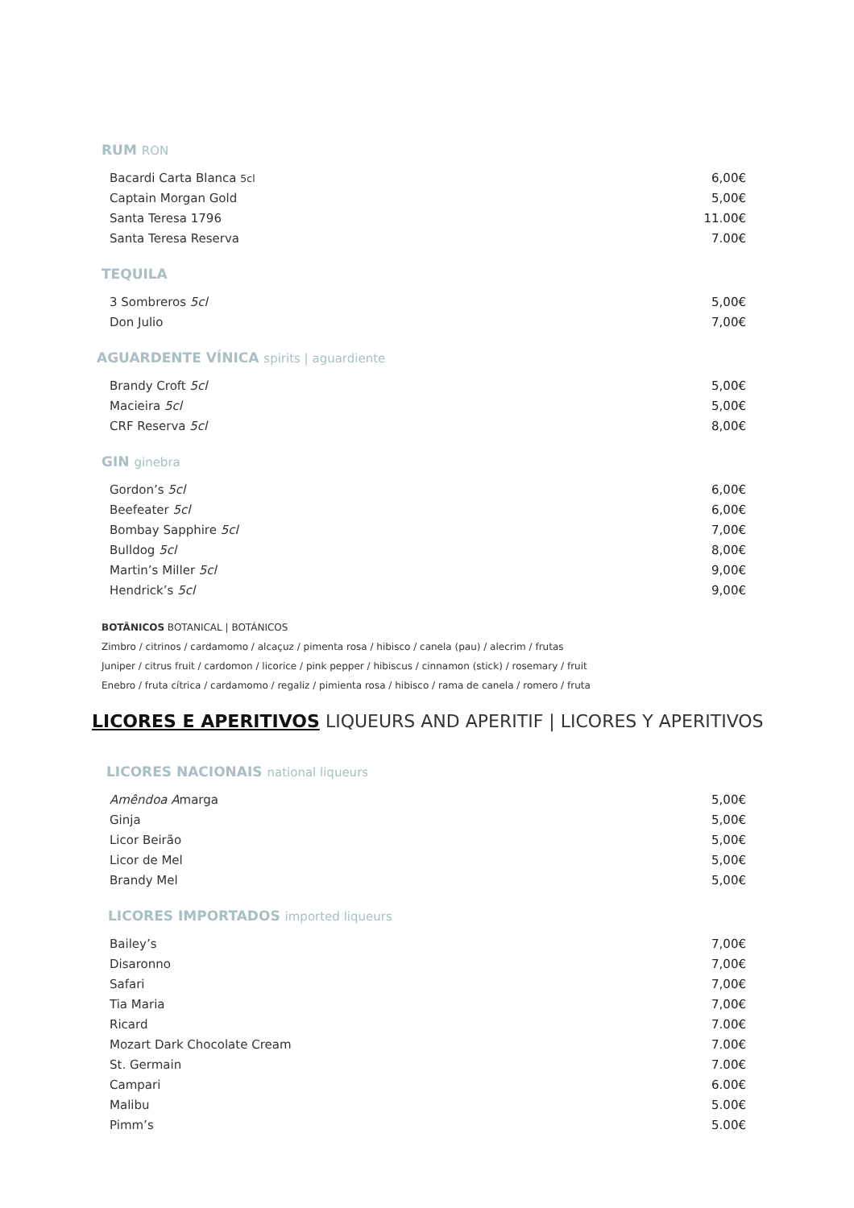RUM RON
| Bacardi Carta Blanca 5cl | 6,00€ |
| Captain Morgan Gold | 5,00€ |
| Santa Teresa 1796 | 11.00€ |
| Santa Teresa Reserva | 7.00€ |
TEQUILA
| 3 Sombreros 5cl | 5,00€ |
| Don Julio | 7,00€ |
AGUARDENTE VÍNICA spirits | aguardiente
| Brandy Croft 5cl | 5,00€ |
| Macieira 5cl | 5,00€ |
| CRF Reserva 5cl | 8,00€ |
GIN ginebra
| Gordon’s 5cl | 6,00€ |
| Beefeater 5cl | 6,00€ |
| Bombay Sapphire 5cl | 7,00€ |
| Bulldog 5cl | 8,00€ |
| Martin’s Miller 5cl | 9,00€ |
| Hendrick’s 5cl | 9,00€ |
BOTÂNICOS BOTANICAL | BOTÁNICOS
Zimbro / citrinos / cardamomo / alcaçuz / pimenta rosa / hibisco / canela (pau) / alecrim / frutas
Juniper / citrus fruit / cardomon / licorice / pink pepper / hibiscus / cinnamon (stick) / rosemary / fruit
Enebro / fruta cítrica / cardamomo / regaliz / pimienta rosa / hibisco / rama de canela / romero / fruta
LICORES E APERITIVOS LIQUEURS AND APERITIF | LICORES Y APERITIVOS
LICORES NACIONAIS national liqueurs
| Amêndoa A marga | 5,00€ |
| Ginja | 5,00€ |
| Licor Beirão | 5,00€ |
| Licor de Mel | 5,00€ |
| Brandy Mel | 5,00€ |
LICORES IMPORTADOS imported liqueurs
| Bailey’s | 7,00€ |
| Disaronno | 7,00€ |
| Safari | 7,00€ |
| Tia Maria | 7,00€ |
| Ricard | 7.00€ |
| Mozart Dark Chocolate Cream | 7.00€ |
| St. Germain | 7.00€ |
| Campari | 6.00€ |
| Malibu | 5.00€ |
| Pimm’s | 5.00€ |